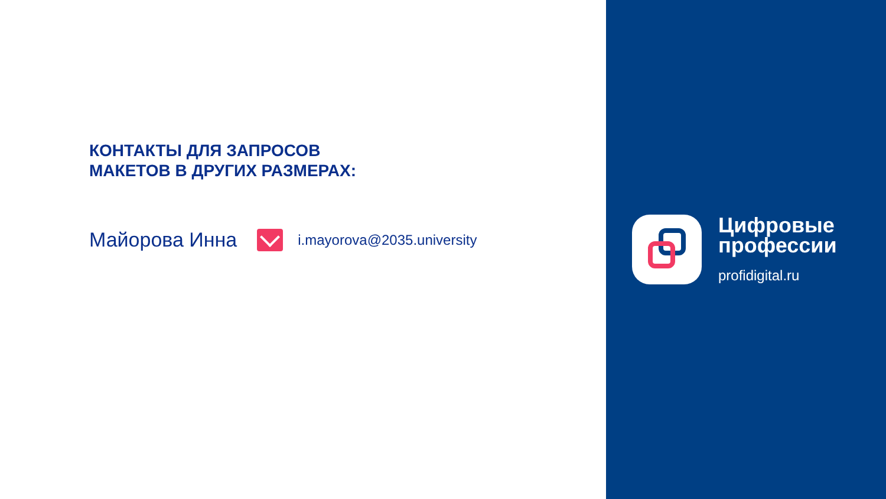КОНТАКТЫ ДЛЯ ЗАПРОСОВ
МАКЕТОВ В ДРУГИХ РАЗМЕРАХ:
Майорова Инна i.mayorova@2035.university
Цифровые
профессии
profidigital.ru